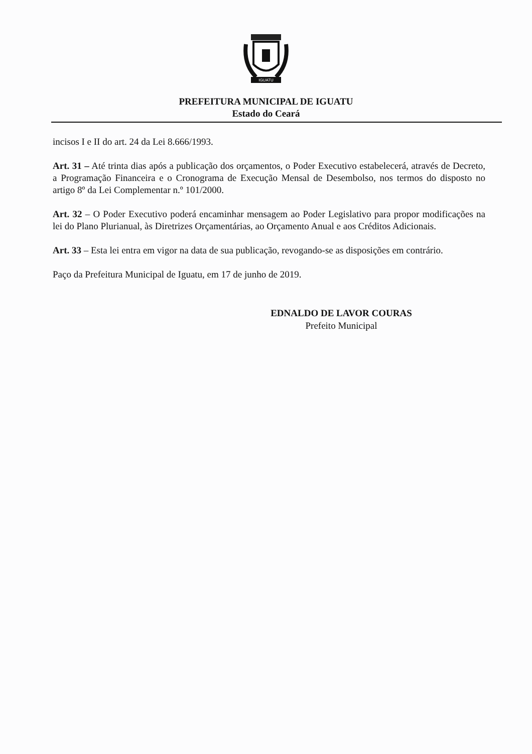IGUATU
PREFEITURA MUNICIPAL DE IGUATU
Estado do Ceará
incisos I e II do art. 24 da Lei 8.666/1993.
Art. 31 – Até trinta dias após a publicação dos orçamentos, o Poder Executivo estabelecerá, através de Decreto, a Programação Financeira e o Cronograma de Execução Mensal de Desembolso, nos termos do disposto no artigo 8º da Lei Complementar n.º 101/2000.
Art. 32 – O Poder Executivo poderá encaminhar mensagem ao Poder Legislativo para propor modificações na lei do Plano Plurianual, às Diretrizes Orçamentárias, ao Orçamento Anual e aos Créditos Adicionais.
Art. 33 – Esta lei entra em vigor na data de sua publicação, revogando-se as disposições em contrário.
Paço da Prefeitura Municipal de Iguatu, em 17 de junho de 2019.
EDNALDO DE LAVOR COURAS
Prefeito Municipal